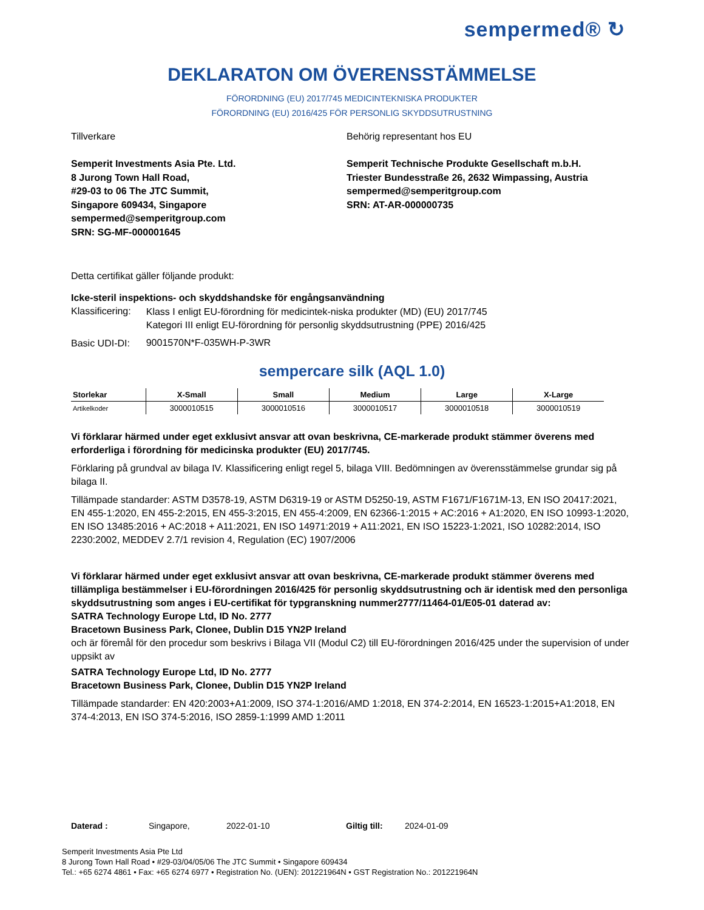sempermed® ↻
DEKLARATON OM ÖVERENSSTÄMMELSE
FÖRORDNING (EU) 2017/745 MEDICINTEKNISKA PRODUKTER
FÖRORDNING (EU) 2016/425 FÖR PERSONLIG SKYDDSUTRUSTNING
Tillverkare
Semperit Investments Asia Pte. Ltd.
8 Jurong Town Hall Road,
#29-03 to 06 The JTC Summit,
Singapore 609434, Singapore
sempermed@semperitgroup.com
SRN: SG-MF-000001645
Behörig representant hos EU
Semperit Technische Produkte Gesellschaft m.b.H.
Triester Bundesstraße 26, 2632 Wimpassing, Austria
sempermed@semperitgroup.com
SRN: AT-AR-000000735
Detta certifikat gäller följande produkt:
Icke-steril inspektions- och skyddshandske för engångsanvändning
| Klassificering: | Klass I enligt EU-förordning för medicintek-niska produkter (MD) (EU) 2017/745 Kategori III enligt EU-förordning för personlig skyddsutrustning (PPE) 2016/425 |
| Basic UDI-DI: | 9001570N*F-035WH-P-3WR |
sempercare silk (AQL 1.0)
| Storlekar | X-Small | Small | Medium | Large | X-Large |
| --- | --- | --- | --- | --- | --- |
| Artikelkoder | 3000010515 | 3000010516 | 3000010517 | 3000010518 | 3000010519 |
Vi förklarar härmed under eget exklusivt ansvar att ovan beskrivna, CE-markerade produkt stämmer överens med erforderliga i förordning för medicinska produkter (EU) 2017/745.
Förklaring på grundval av bilaga IV. Klassificering enligt regel 5, bilaga VIII. Bedömningen av överensstämmelse grundar sig på bilaga II.
Tillämpade standarder: ASTM D3578-19, ASTM D6319-19 or ASTM D5250-19, ASTM F1671/F1671M-13, EN ISO 20417:2021, EN 455-1:2020, EN 455-2:2015, EN 455-3:2015, EN 455-4:2009, EN 62366-1:2015 + AC:2016 + A1:2020, EN ISO 10993-1:2020, EN ISO 13485:2016 + AC:2018 + A11:2021, EN ISO 14971:2019 + A11:2021, EN ISO 15223-1:2021, ISO 10282:2014, ISO 2230:2002, MEDDEV 2.7/1 revision 4, Regulation (EC) 1907/2006
Vi förklarar härmed under eget exklusivt ansvar att ovan beskrivna, CE-markerade produkt stämmer överens med tillämpliga bestämmelser i EU-förordningen 2016/425 för personlig skyddsutrustning och är identisk med den personliga skyddsutrustning som anges i EU-certifikat för typgranskning nummer2777/11464-01/E05-01 daterad av:
SATRA Technology Europe Ltd, ID No. 2777
Bracetown Business Park, Clonee, Dublin D15 YN2P Ireland
och är föremål för den procedur som beskrivs i Bilaga VII (Modul C2) till EU-förordningen 2016/425 under the supervision of under uppsikt av
SATRA Technology Europe Ltd, ID No. 2777
Bracetown Business Park, Clonee, Dublin D15 YN2P Ireland
Tillämpade standarder: EN 420:2003+A1:2009, ISO 374-1:2016/AMD 1:2018, EN 374-2:2014, EN 16523-1:2015+A1:2018, EN 374-4:2013, EN ISO 374-5:2016, ISO 2859-1:1999 AMD 1:2011
Daterad : Singapore, 2022-01-10 Giltig till: 2024-01-09
Semperit Investments Asia Pte Ltd
8 Jurong Town Hall Road • #29-03/04/05/06 The JTC Summit • Singapore 609434
Tel.: +65 6274 4861 • Fax: +65 6274 6977 • Registration No. (UEN): 201221964N • GST Registration No.: 201221964N